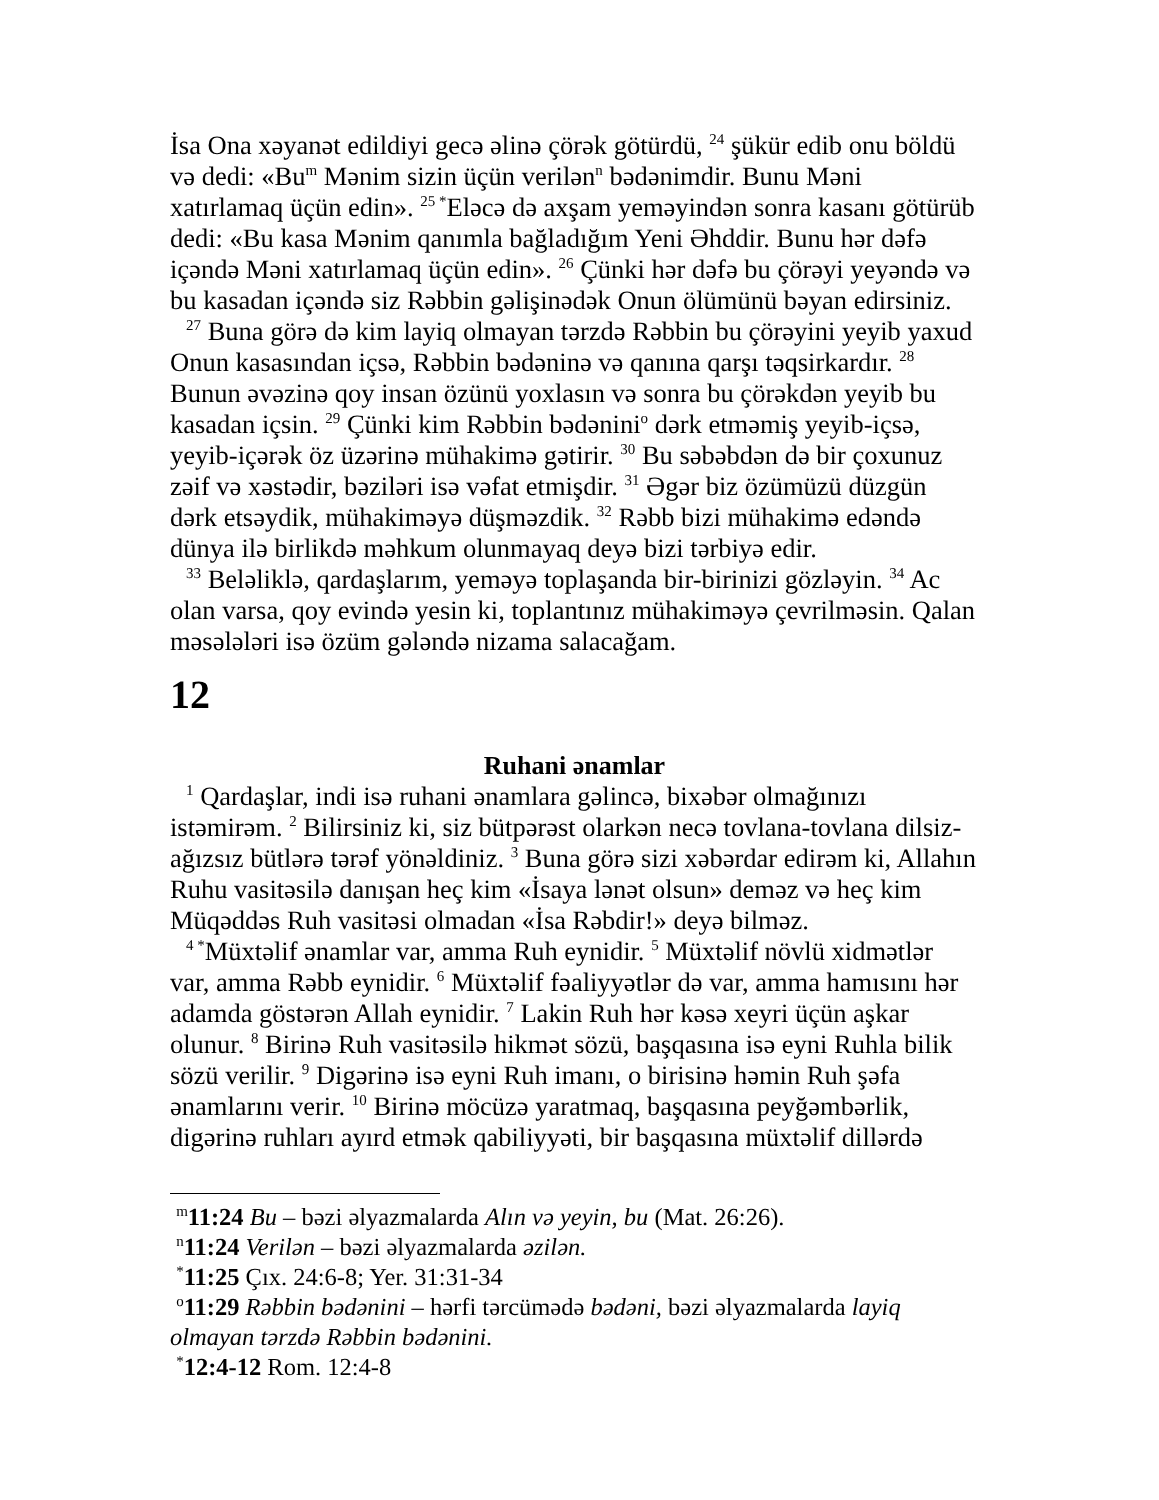İsa Ona xəyanət edildiyi gecə əlinə çörək götürdü, <sup>24</sup> şükür edib onu böldü və dedi: «Bu<sup>m</sup> Mənim sizin üçün verilən<sup>n</sup> bədənimdir. Bunu Məni xatırlamaq üçün edin». <sup>25 *</sup>Eləcə də axşam yeməyindən sonra kasanı götürüb dedi: «Bu kasa Mənim qanımla bağladığım Yeni Əhddir. Bunu hər dəfə içəndə Məni xatırlamaq üçün edin». <sup>26</sup> Çünki hər dəfə bu çörəyi yeyəndə və bu kasadan içəndə siz Rəbbin gəlişinədək Onun ölümünü bəyan edirsiniz.
<sup>27</sup> Buna görə də kim layiq olmayan tərzdə Rəbbin bu çörəyini yeyib yaxud Onun kasasından içsə, Rəbbin bədəninə və qanına qarşı təqsirkardır. <sup>28</sup> Bunun əvəzinə qoy insan özünü yoxlasın və sonra bu çörəkdən yeyib bu kasadan içsin. <sup>29</sup> Çünki kim Rəbbin bədənini<sup>o</sup> dərk etməmiş yeyib-içsə, yeyib-içərək öz üzərinə mühakimə gətirir. <sup>30</sup> Bu səbəbdən də bir çoxunuz zəif və xəstədir, bəziləri isə vəfat etmişdir. <sup>31</sup> Əgər biz özümüzü düzgün dərk etsəydik, mühakiməyə düşməzdik. <sup>32</sup> Rəbb bizi mühakimə edəndə dünya ilə birlikdə məhkum olunmayaq deyə bizi tərbiyə edir.
<sup>33</sup> Beləliklə, qardaşlarım, yeməyə toplaşanda bir-birinizi gözləyin. <sup>34</sup> Ac olan varsa, qoy evində yesin ki, toplantınız mühakiməyə çevrilməsin. Qalan məsələləri isə özüm gələndə nizama salacağam.
12
Ruhani ənamlar
<sup>1</sup> Qardaşlar, indi isə ruhani ənamlara gəlincə, bixəbər olmağınızı istəmirəm. <sup>2</sup> Bilirsiniz ki, siz bütpərəst olarkən necə tovlana-tovlana dilsiz-ağızsız bütlərə tərəf yönəldiniz. <sup>3</sup> Buna görə sizi xəbərdar edirəm ki, Allahın Ruhu vasitəsilə danışan heç kim «İsaya lənət olsun» deməz və heç kim Müqəddəs Ruh vasitəsi olmadan «İsa Rəbdir!» deyə bilməz.
<sup>4 *</sup>Müxtəlif ənamlar var, amma Ruh eynidir. <sup>5</sup> Müxtəlif növlü xidmətlər var, amma Rəbb eynidir. <sup>6</sup> Müxtəlif fəaliyyətlər də var, amma hamısını hər adamda göstərən Allah eynidir. <sup>7</sup> Lakin Ruh hər kəsə xeyri üçün aşkar olunur. <sup>8</sup> Birinə Ruh vasitəsilə hikmət sözü, başqasına isə eyni Ruhla bilik sözü verilir. <sup>9</sup> Digərinə isə eyni Ruh imanı, o birisinə həmin Ruh şəfa ənamlarını verir. <sup>10</sup> Birinə möcüzə yaratmaq, başqasına peyğəmbərlik, digərinə ruhları ayırd etmək qabiliyyəti, bir başqasına müxtəlif dillərdə
<sup>m</sup> 11:24 Bu – bəzi əlyazmalarda Alın və yeyin, bu (Mat. 26:26).
<sup>n</sup> 11:24 Verilən – bəzi əlyazmalarda əzilən.
<sup>*</sup> 11:25 Çıx. 24:6-8; Yer. 31:31-34
<sup>o</sup> 11:29 Rəbbin bədənini – hərfi tərcümədə bədəni, bəzi əlyazmalarda layiq olmayan tərzdə Rəbbin bədənini.
<sup>*</sup> 12:4-12 Rom. 12:4-8